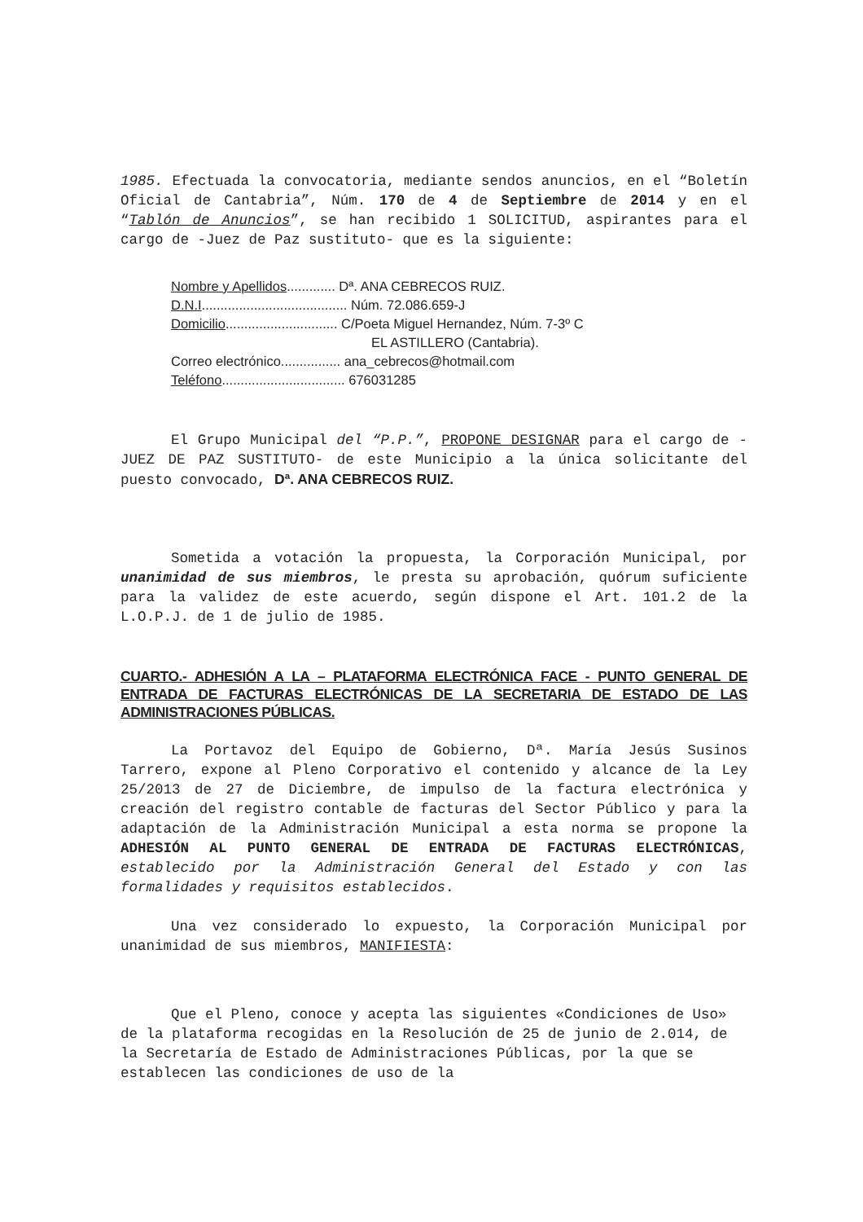1985. Efectuada la convocatoria, mediante sendos anuncios, en el “Boletín Oficial de Cantabria”, Núm. 170 de 4 de Septiembre de 2014 y en el “Tablón de Anuncios”, se han recibido 1 SOLICITUD, aspirantes para el cargo de -Juez de Paz sustituto- que es la siguiente:
Nombre y Apellidos............. Dª. ANA CEBRECOS RUIZ.
D.N.I....................................... Núm. 72.086.659-J
Domicilio.............................. C/Poeta Miguel Hernandez, Núm. 7-3º C
EL ASTILLERO (Cantabria).
Correo electrónico................ ana_cebrecos@hotmail.com
Teléfono................................. 676031285
El Grupo Municipal del “P.P.”, PROPONE DESIGNAR para el cargo de -JUEZ DE PAZ SUSTITUTO- de este Municipio a la única solicitante del puesto convocado, Dª. ANA CEBRECOS RUIZ.
Sometida a votación la propuesta, la Corporación Municipal, por unanimidad de sus miembros, le presta su aprobación, quórum suficiente para la validez de este acuerdo, según dispone el Art. 101.2 de la L.O.P.J. de 1 de julio de 1985.
CUARTO.- ADHESIÓN A LA – PLATAFORMA ELECTRÓNICA FACE - PUNTO GENERAL DE ENTRADA DE FACTURAS ELECTRÓNICAS DE LA SECRETARIA DE ESTADO DE LAS ADMINISTRACIONES PÚBLICAS.
La Portavoz del Equipo de Gobierno, Dª. María Jesús Susinos Tarrero, expone al Pleno Corporativo el contenido y alcance de la Ley 25/2013 de 27 de Diciembre, de impulso de la factura electrónica y creación del registro contable de facturas del Sector Público y para la adaptación de la Administración Municipal a esta norma se propone la ADHESIÓN AL PUNTO GENERAL DE ENTRADA DE FACTURAS ELECTRÓNICAS, establecido por la Administración General del Estado y con las formalidades y requisitos establecidos.
Una vez considerado lo expuesto, la Corporación Municipal por unanimidad de sus miembros, MANIFIESTA:
Que el Pleno, conoce y acepta las siguientes «Condiciones de Uso» de la plataforma recogidas en la Resolución de 25 de junio de 2.014, de la Secretaría de Estado de Administraciones Públicas, por la que se establecen las condiciones de uso de la